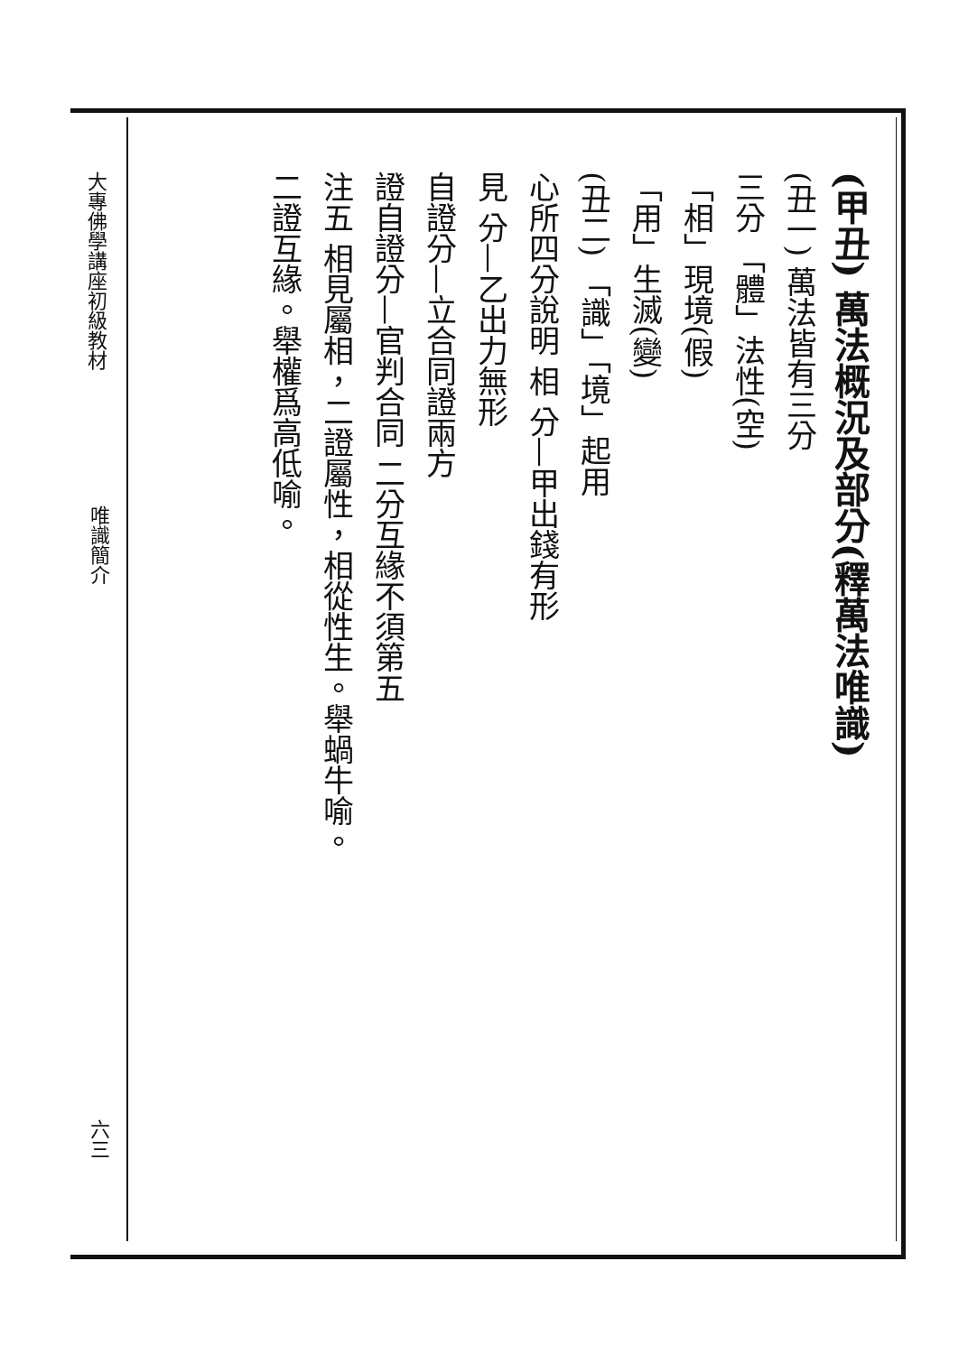大專佛學講座初級教材
唯識簡介
六三
(甲丑) 萬法概況及部分(釋萬法唯識)
(丑一) 萬法皆有三分
三分 「體」法性(空)
「相」現境(假)
「用」生滅(變)
(丑二) 「識」「境」起用
心所四分說明 相 分—甲出錢有形
見 分—乙出力無形
自證分—立合同證兩方
證自證分—官判合同 二分互緣不須第五
注五 相見屬相，二證屬性，相從性生。舉蝸牛喻。
二證互緣。舉權爲高低喻。